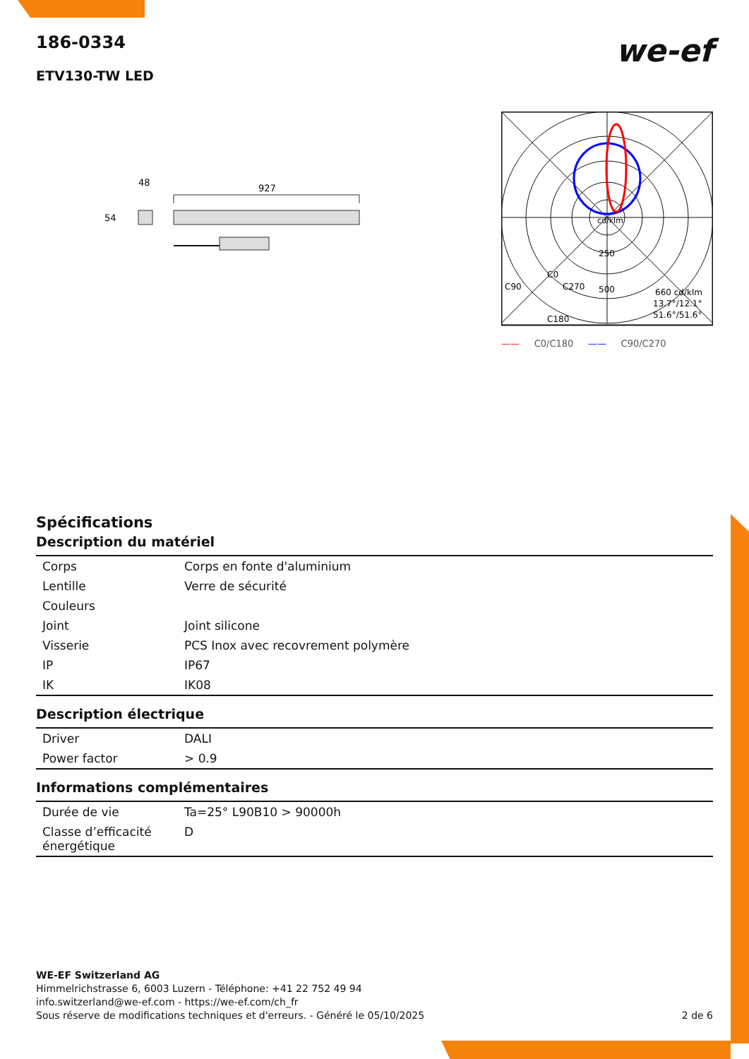186-0334
we-ef
ETV130-TW LED
48
927
54
cd/klm
250
500
C0
C90
C270
C180
660 cd/klm
13.7°/12.1°
51.6°/51.6°
—— C0/C180 —— C90/C270
Spécifications
Description du matériel
| Corps | Corps en fonte d'aluminium |
| Lentille | Verre de sécurité |
| Couleurs | |
| Joint | Joint silicone |
| Visserie | PCS Inox avec recovrement polymère |
| IP | IP67 |
| IK | IK08 |
Description électrique
| Driver | DALI |
| Power factor | > 0.9 |
Informations complémentaires
| Durée de vie | Ta=25° L90B10 > 90000h |
| Classe d’efficacité énergétique | D |
WE-EF Switzerland AG
Himmelrichstrasse 6, 6003 Luzern - Téléphone: +41 22 752 49 94
info.switzerland@we-ef.com - https://we-ef.com/ch_fr
Sous réserve de modifications techniques et d'erreurs. - Généré le 05/10/2025 2 de 6